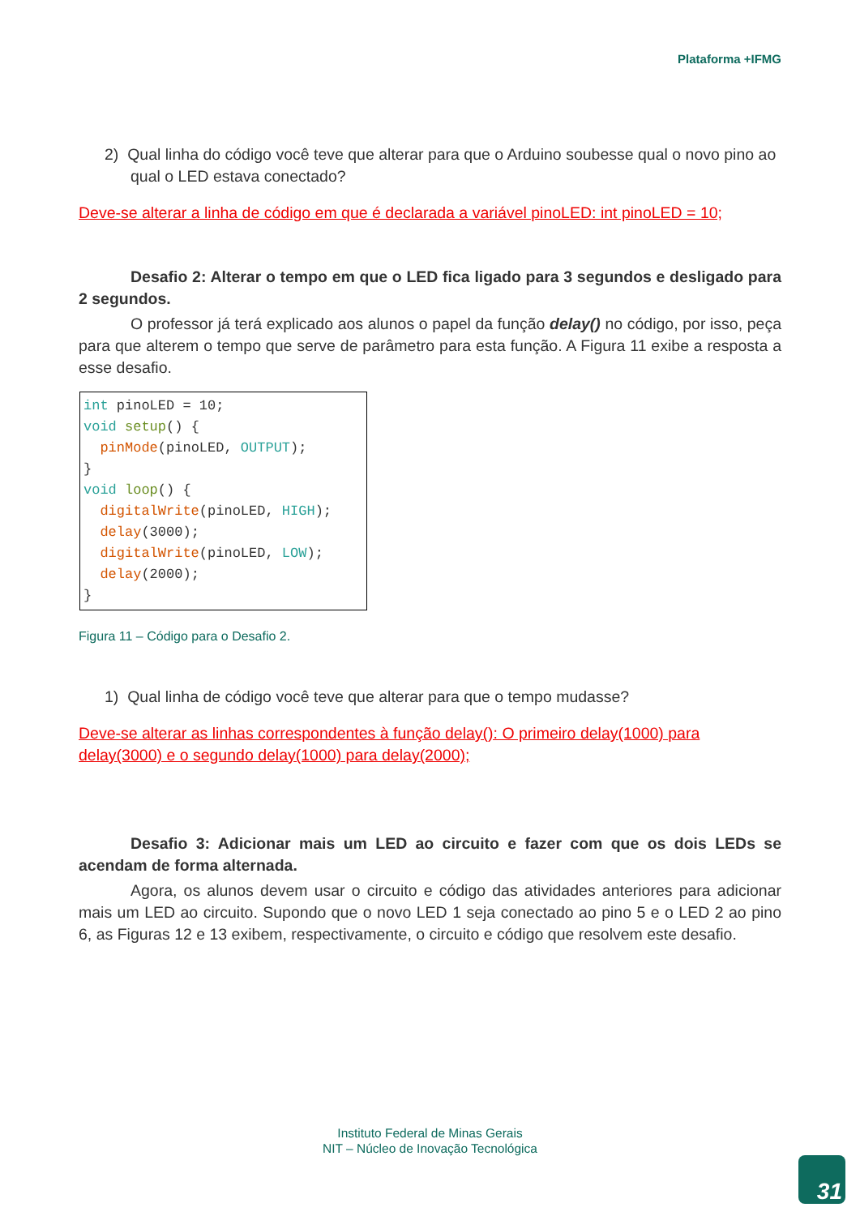Plataforma +IFMG
2) Qual linha do código você teve que alterar para que o Arduino soubesse qual o novo pino ao qual o LED estava conectado?
Deve-se alterar a linha de código em que é declarada a variável pinoLED: int pinoLED = 10;
Desafio 2: Alterar o tempo em que o LED fica ligado para 3 segundos e desligado para 2 segundos.
O professor já terá explicado aos alunos o papel da função delay() no código, por isso, peça para que alterem o tempo que serve de parâmetro para esta função. A Figura 11 exibe a resposta a esse desafio.
int pinoLED = 10;
void setup() {
  pinMode(pinoLED, OUTPUT);
}
void loop() {
  digitalWrite(pinoLED, HIGH);
  delay(3000);
  digitalWrite(pinoLED, LOW);
  delay(2000);
}
Figura 11 – Código para o Desafio 2.
1) Qual linha de código você teve que alterar para que o tempo mudasse?
Deve-se alterar as linhas correspondentes à função delay(): O primeiro delay(1000) para delay(3000) e o segundo delay(1000) para delay(2000);
Desafio 3: Adicionar mais um LED ao circuito e fazer com que os dois LEDs se acendam de forma alternada.
Agora, os alunos devem usar o circuito e código das atividades anteriores para adicionar mais um LED ao circuito. Supondo que o novo LED 1 seja conectado ao pino 5 e o LED 2 ao pino 6, as Figuras 12 e 13 exibem, respectivamente, o circuito e código que resolvem este desafio.
Instituto Federal de Minas Gerais
NIT – Núcleo de Inovação Tecnológica
31